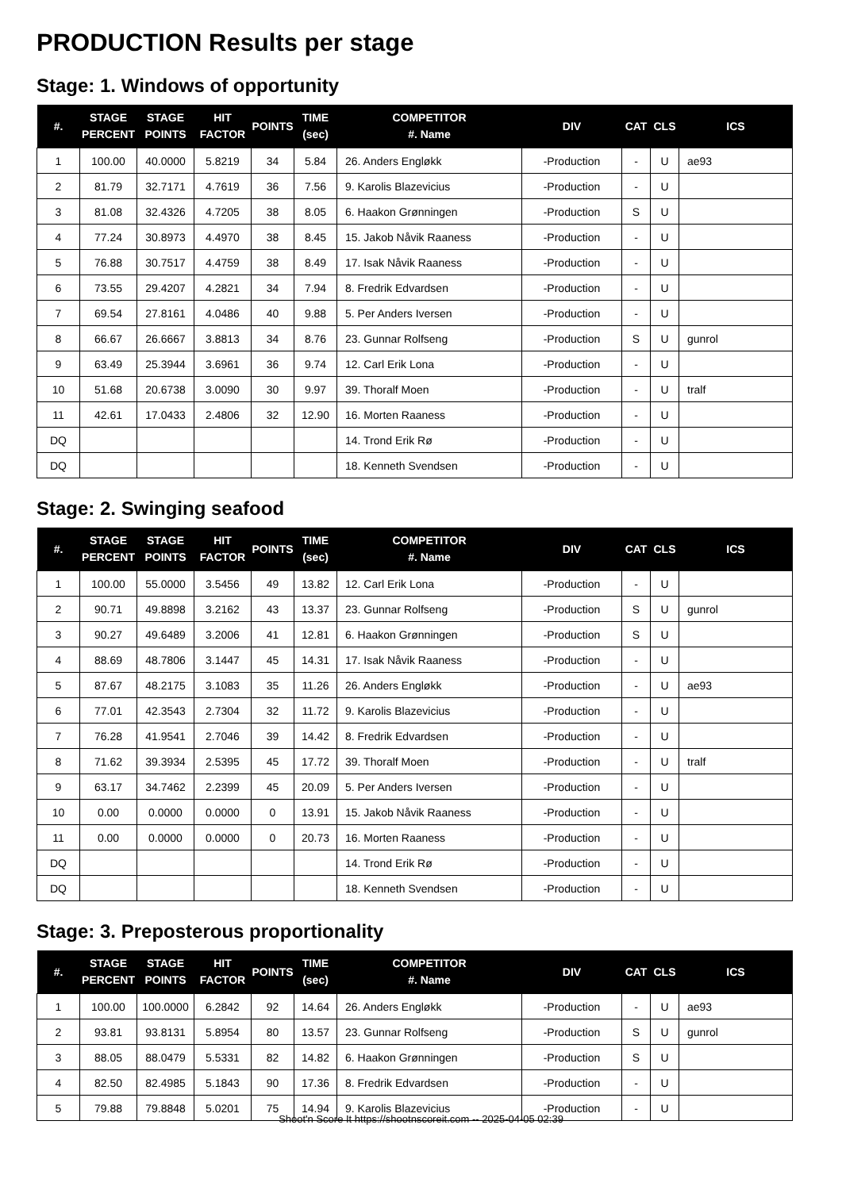PRODUCTION Results per stage
Stage: 1. Windows of opportunity
| #. | STAGE PERCENT | STAGE POINTS | HIT FACTOR | POINTS | TIME (sec) | COMPETITOR #. Name | DIV | CAT | CLS | ICS |
| --- | --- | --- | --- | --- | --- | --- | --- | --- | --- | --- |
| 1 | 100.00 | 40.0000 | 5.8219 | 34 | 5.84 | 26. Anders Engløkk | -Production | - | U | ae93 |
| 2 | 81.79 | 32.7171 | 4.7619 | 36 | 7.56 | 9. Karolis Blazevicius | -Production | - | U | |
| 3 | 81.08 | 32.4326 | 4.7205 | 38 | 8.05 | 6. Haakon Grønningen | -Production | S | U | |
| 4 | 77.24 | 30.8973 | 4.4970 | 38 | 8.45 | 15. Jakob Nåvik Raaness | -Production | - | U | |
| 5 | 76.88 | 30.7517 | 4.4759 | 38 | 8.49 | 17. Isak Nåvik Raaness | -Production | - | U | |
| 6 | 73.55 | 29.4207 | 4.2821 | 34 | 7.94 | 8. Fredrik Edvardsen | -Production | - | U | |
| 7 | 69.54 | 27.8161 | 4.0486 | 40 | 9.88 | 5. Per Anders Iversen | -Production | - | U | |
| 8 | 66.67 | 26.6667 | 3.8813 | 34 | 8.76 | 23. Gunnar Rolfseng | -Production | S | U | gunrol |
| 9 | 63.49 | 25.3944 | 3.6961 | 36 | 9.74 | 12. Carl Erik Lona | -Production | - | U | |
| 10 | 51.68 | 20.6738 | 3.0090 | 30 | 9.97 | 39. Thoralf Moen | -Production | - | U | tralf |
| 11 | 42.61 | 17.0433 | 2.4806 | 32 | 12.90 | 16. Morten Raaness | -Production | - | U | |
| DQ | | | | | | 14. Trond Erik Rø | -Production | - | U | |
| DQ | | | | | | 18. Kenneth Svendsen | -Production | - | U | |
Stage: 2. Swinging seafood
| #. | STAGE PERCENT | STAGE POINTS | HIT FACTOR | POINTS | TIME (sec) | COMPETITOR #. Name | DIV | CAT | CLS | ICS |
| --- | --- | --- | --- | --- | --- | --- | --- | --- | --- | --- |
| 1 | 100.00 | 55.0000 | 3.5456 | 49 | 13.82 | 12. Carl Erik Lona | -Production | - | U | |
| 2 | 90.71 | 49.8898 | 3.2162 | 43 | 13.37 | 23. Gunnar Rolfseng | -Production | S | U | gunrol |
| 3 | 90.27 | 49.6489 | 3.2006 | 41 | 12.81 | 6. Haakon Grønningen | -Production | S | U | |
| 4 | 88.69 | 48.7806 | 3.1447 | 45 | 14.31 | 17. Isak Nåvik Raaness | -Production | - | U | |
| 5 | 87.67 | 48.2175 | 3.1083 | 35 | 11.26 | 26. Anders Engløkk | -Production | - | U | ae93 |
| 6 | 77.01 | 42.3543 | 2.7304 | 32 | 11.72 | 9. Karolis Blazevicius | -Production | - | U | |
| 7 | 76.28 | 41.9541 | 2.7046 | 39 | 14.42 | 8. Fredrik Edvardsen | -Production | - | U | |
| 8 | 71.62 | 39.3934 | 2.5395 | 45 | 17.72 | 39. Thoralf Moen | -Production | - | U | tralf |
| 9 | 63.17 | 34.7462 | 2.2399 | 45 | 20.09 | 5. Per Anders Iversen | -Production | - | U | |
| 10 | 0.00 | 0.0000 | 0.0000 | 0 | 13.91 | 15. Jakob Nåvik Raaness | -Production | - | U | |
| 11 | 0.00 | 0.0000 | 0.0000 | 0 | 20.73 | 16. Morten Raaness | -Production | - | U | |
| DQ | | | | | | 14. Trond Erik Rø | -Production | - | U | |
| DQ | | | | | | 18. Kenneth Svendsen | -Production | - | U | |
Stage: 3. Preposterous proportionality
| #. | STAGE PERCENT | STAGE POINTS | HIT FACTOR | POINTS | TIME (sec) | COMPETITOR #. Name | DIV | CAT | CLS | ICS |
| --- | --- | --- | --- | --- | --- | --- | --- | --- | --- | --- |
| 1 | 100.00 | 100.0000 | 6.2842 | 92 | 14.64 | 26. Anders Engløkk | -Production | - | U | ae93 |
| 2 | 93.81 | 93.8131 | 5.8954 | 80 | 13.57 | 23. Gunnar Rolfseng | -Production | S | U | gunrol |
| 3 | 88.05 | 88.0479 | 5.5331 | 82 | 14.82 | 6. Haakon Grønningen | -Production | S | U | |
| 4 | 82.50 | 82.4985 | 5.1843 | 90 | 17.36 | 8. Fredrik Edvardsen | -Production | - | U | |
| 5 | 79.88 | 79.8848 | 5.0201 | 75 | 14.94 | 9. Karolis Blazevicius | -Production | - | U | |
Shoot'n Score It https://shootnscoreit.com -- 2025-04-05 02:39